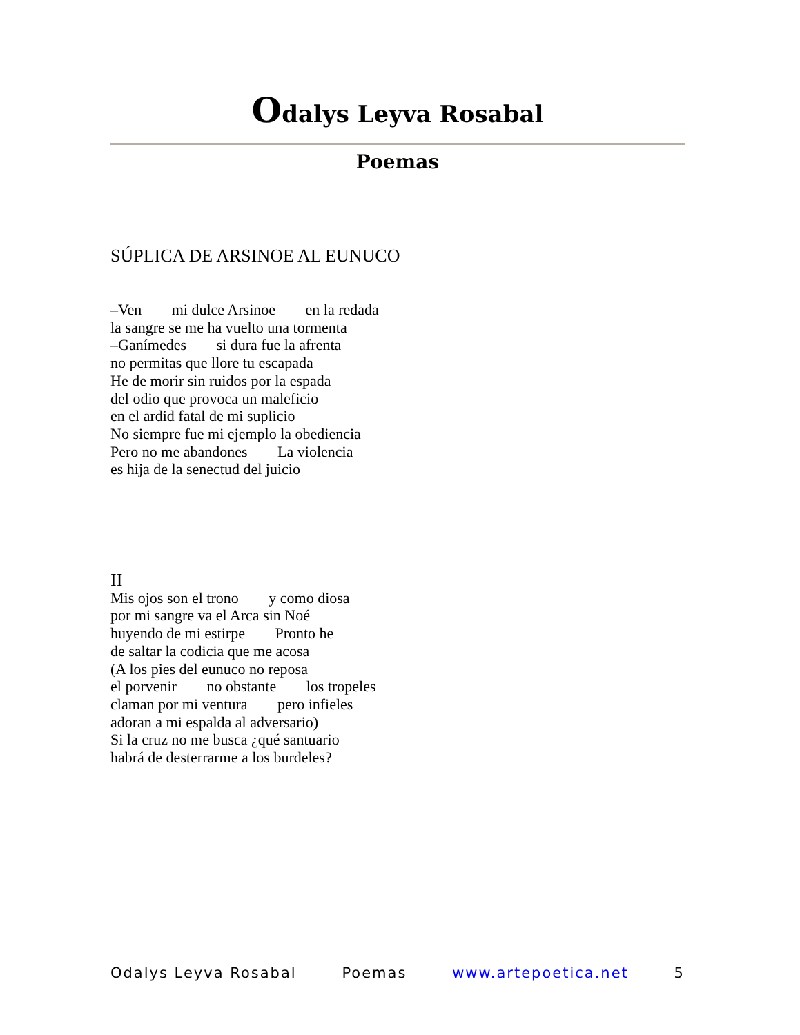Odalys Leyva Rosabal
Poemas
SÚPLICA DE ARSINOE AL EUNUCO
–Ven mi dulce Arsinoe en la redada
la sangre se me ha vuelto una tormenta
–Ganímedes si dura fue la afrenta
no permitas que llore tu escapada
He de morir sin ruidos por la espada
del odio que provoca un maleficio
en el ardid fatal de mi suplicio
No siempre fue mi ejemplo la obediencia
Pero no me abandones La violencia
es hija de la senectud del juicio
II
Mis ojos son el trono y como diosa
por mi sangre va el Arca sin Noé
huyendo de mi estirpe Pronto he
de saltar la codicia que me acosa
(A los pies del eunuco no reposa
el porvenir no obstante los tropeles
claman por mi ventura pero infieles
adoran a mi espalda al adversario)
Si la cruz no me busca ¿qué santuario
habrá de desterrarme a los burdeles?
Odalys Leyva Rosabal Poemas www.artepoetica.net 5